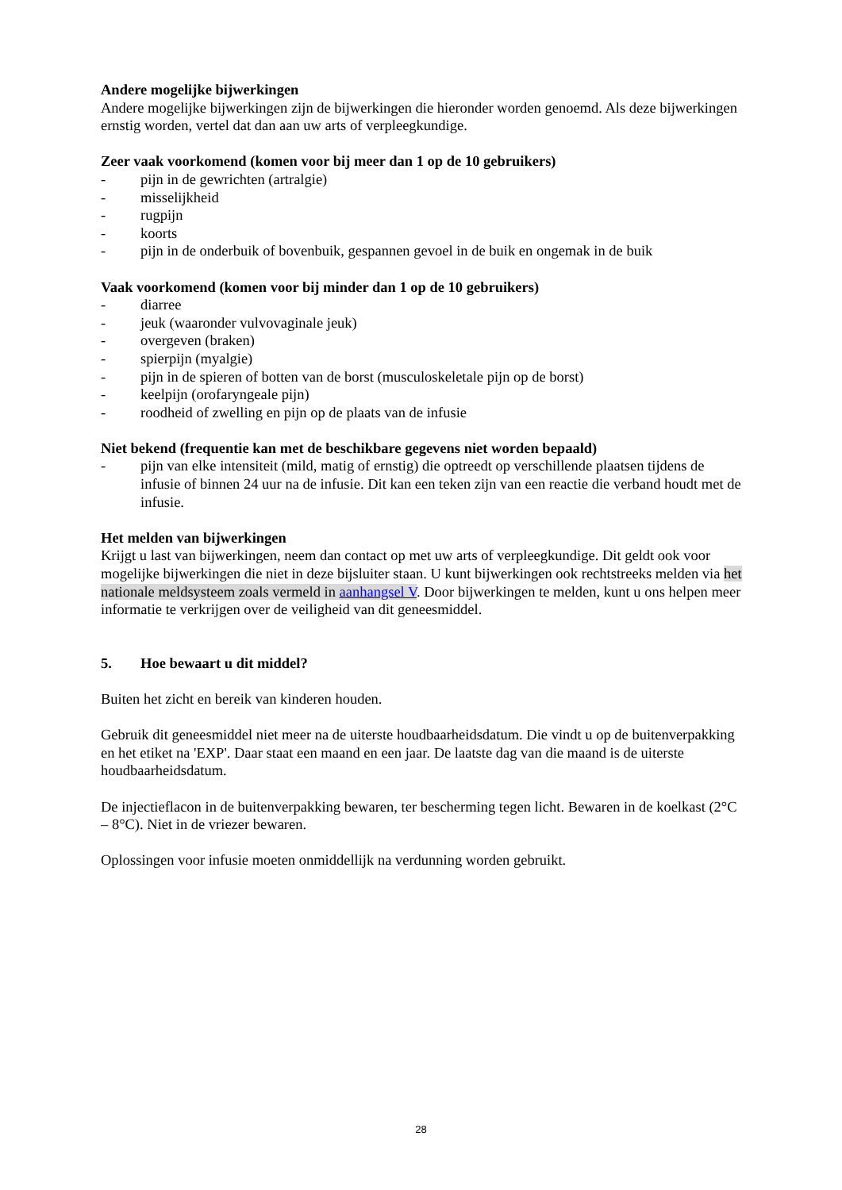Andere mogelijke bijwerkingen
Andere mogelijke bijwerkingen zijn de bijwerkingen die hieronder worden genoemd. Als deze bijwerkingen ernstig worden, vertel dat dan aan uw arts of verpleegkundige.
Zeer vaak voorkomend (komen voor bij meer dan 1 op de 10 gebruikers)
- pijn in de gewrichten (artralgie)
- misselijkheid
- rugpijn
- koorts
- pijn in de onderbuik of bovenbuik, gespannen gevoel in de buik en ongemak in de buik
Vaak voorkomend (komen voor bij minder dan 1 op de 10 gebruikers)
- diarree
- jeuk (waaronder vulvovaginale jeuk)
- overgeven (braken)
- spierpijn (myalgie)
- pijn in de spieren of botten van de borst (musculoskeletale pijn op de borst)
- keelpijn (orofaryngeale pijn)
- roodheid of zwelling en pijn op de plaats van de infusie
Niet bekend (frequentie kan met de beschikbare gegevens niet worden bepaald)
- pijn van elke intensiteit (mild, matig of ernstig) die optreedt op verschillende plaatsen tijdens de infusie of binnen 24 uur na de infusie. Dit kan een teken zijn van een reactie die verband houdt met de infusie.
Het melden van bijwerkingen
Krijgt u last van bijwerkingen, neem dan contact op met uw arts of verpleegkundige. Dit geldt ook voor mogelijke bijwerkingen die niet in deze bijsluiter staan. U kunt bijwerkingen ook rechtstreeks melden via het nationale meldsysteem zoals vermeld in aanhangsel V. Door bijwerkingen te melden, kunt u ons helpen meer informatie te verkrijgen over de veiligheid van dit geneesmiddel.
5. Hoe bewaart u dit middel?
Buiten het zicht en bereik van kinderen houden.
Gebruik dit geneesmiddel niet meer na de uiterste houdbaarheidsdatum. Die vindt u op de buitenverpakking en het etiket na 'EXP'. Daar staat een maand en een jaar. De laatste dag van die maand is de uiterste houdbaarheidsdatum.
De injectieflacon in de buitenverpakking bewaren, ter bescherming tegen licht. Bewaren in de koelkast (2°C – 8°C). Niet in de vriezer bewaren.
Oplossingen voor infusie moeten onmiddellijk na verdunning worden gebruikt.
28